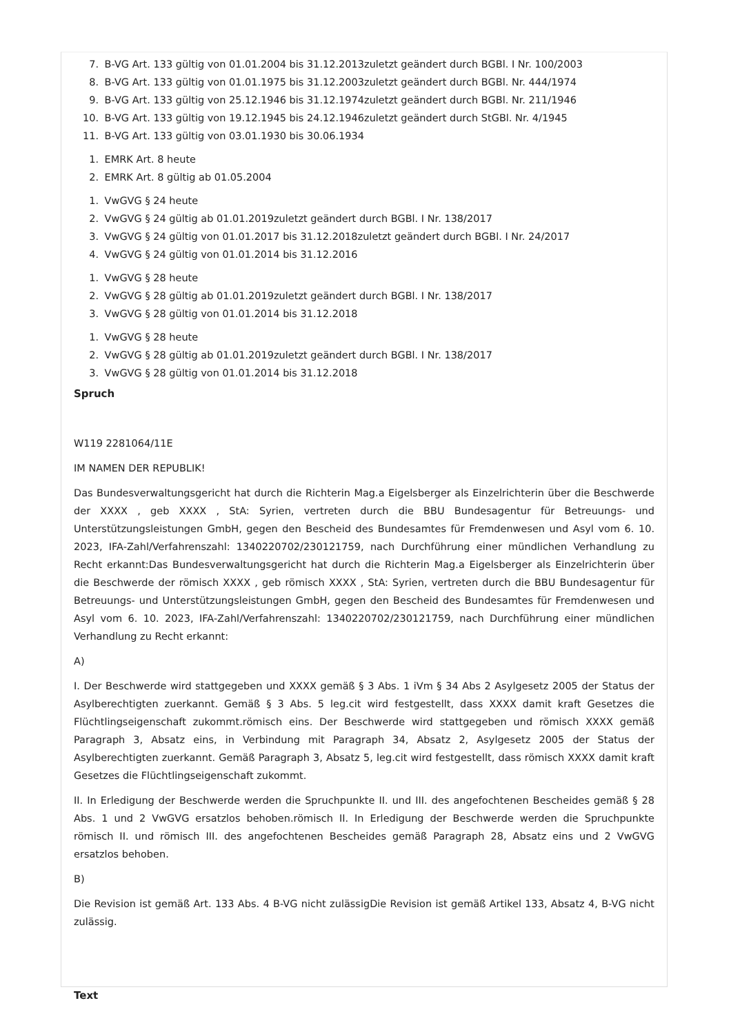7. B-VG Art. 133 gültig von 01.01.2004 bis 31.12.2013zuletzt geändert durch BGBl. I Nr. 100/2003
8. B-VG Art. 133 gültig von 01.01.1975 bis 31.12.2003zuletzt geändert durch BGBl. Nr. 444/1974
9. B-VG Art. 133 gültig von 25.12.1946 bis 31.12.1974zuletzt geändert durch BGBl. Nr. 211/1946
10. B-VG Art. 133 gültig von 19.12.1945 bis 24.12.1946zuletzt geändert durch StGBl. Nr. 4/1945
11. B-VG Art. 133 gültig von 03.01.1930 bis 30.06.1934
1. EMRK Art. 8 heute
2. EMRK Art. 8 gültig ab 01.05.2004
1. VwGVG § 24 heute
2. VwGVG § 24 gültig ab 01.01.2019zuletzt geändert durch BGBl. I Nr. 138/2017
3. VwGVG § 24 gültig von 01.01.2017 bis 31.12.2018zuletzt geändert durch BGBl. I Nr. 24/2017
4. VwGVG § 24 gültig von 01.01.2014 bis 31.12.2016
1. VwGVG § 28 heute
2. VwGVG § 28 gültig ab 01.01.2019zuletzt geändert durch BGBl. I Nr. 138/2017
3. VwGVG § 28 gültig von 01.01.2014 bis 31.12.2018
1. VwGVG § 28 heute
2. VwGVG § 28 gültig ab 01.01.2019zuletzt geändert durch BGBl. I Nr. 138/2017
3. VwGVG § 28 gültig von 01.01.2014 bis 31.12.2018
Spruch
W119 2281064/11E
IM NAMEN DER REPUBLIK!
Das Bundesverwaltungsgericht hat durch die Richterin Mag.a Eigelsberger als Einzelrichterin über die Beschwerde der XXXX , geb XXXX , StA: Syrien, vertreten durch die BBU Bundesagentur für Betreuungs- und Unterstützungsleistungen GmbH, gegen den Bescheid des Bundesamtes für Fremdenwesen und Asyl vom 6. 10. 2023, IFA-Zahl/Verfahrenszahl: 1340220702/230121759, nach Durchführung einer mündlichen Verhandlung zu Recht erkannt:Das Bundesverwaltungsgericht hat durch die Richterin Mag.a Eigelsberger als Einzelrichterin über die Beschwerde der römisch XXXX , geb römisch XXXX , StA: Syrien, vertreten durch die BBU Bundesagentur für Betreuungs- und Unterstützungsleistungen GmbH, gegen den Bescheid des Bundesamtes für Fremdenwesen und Asyl vom 6. 10. 2023, IFA-Zahl/Verfahrenszahl: 1340220702/230121759, nach Durchführung einer mündlichen Verhandlung zu Recht erkannt:
A)
I. Der Beschwerde wird stattgegeben und XXXX gemäß § 3 Abs. 1 iVm § 34 Abs 2 Asylgesetz 2005 der Status der Asylberechtigten zuerkannt. Gemäß § 3 Abs. 5 leg.cit wird festgestellt, dass XXXX damit kraft Gesetzes die Flüchtlingseigenschaft zukommt.römisch eins. Der Beschwerde wird stattgegeben und römisch XXXX gemäß Paragraph 3, Absatz eins, in Verbindung mit Paragraph 34, Absatz 2, Asylgesetz 2005 der Status der Asylberechtigten zuerkannt. Gemäß Paragraph 3, Absatz 5, leg.cit wird festgestellt, dass römisch XXXX damit kraft Gesetzes die Flüchtlingseigenschaft zukommt.
II. In Erledigung der Beschwerde werden die Spruchpunkte II. und III. des angefochtenen Bescheides gemäß § 28 Abs. 1 und 2 VwGVG ersatzlos behoben.römisch II. In Erledigung der Beschwerde werden die Spruchpunkte römisch II. und römisch III. des angefochtenen Bescheides gemäß Paragraph 28, Absatz eins und 2 VwGVG ersatzlos behoben.
B)
Die Revision ist gemäß Art. 133 Abs. 4 B-VG nicht zulässigDie Revision ist gemäß Artikel 133, Absatz 4, B-VG nicht zulässig.
Text